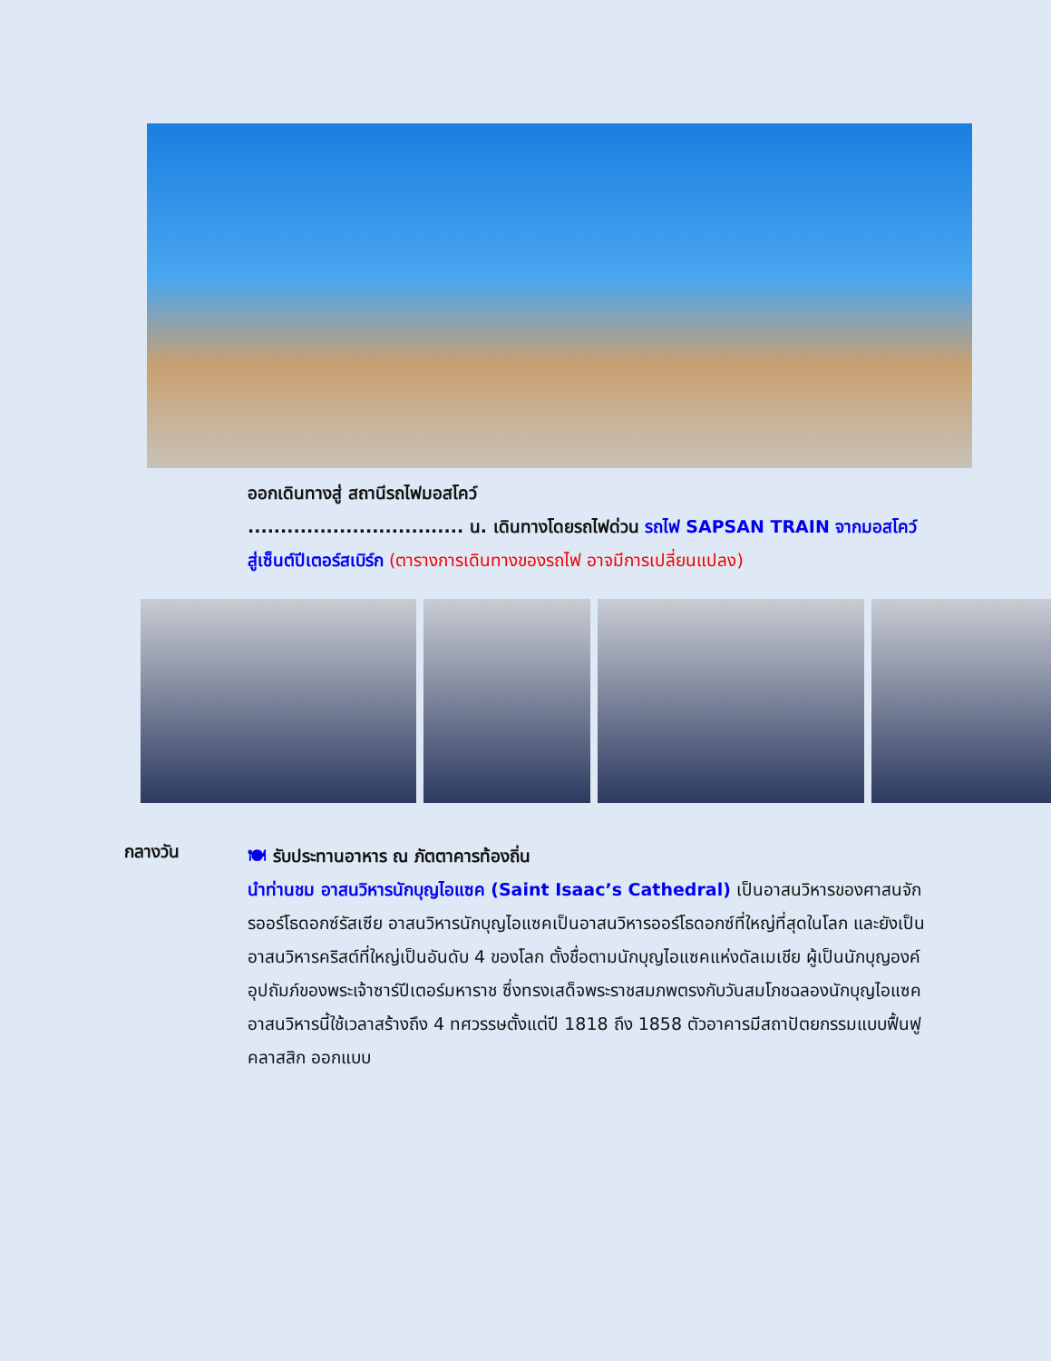ออกเดินทางสู่ สถานีรถไฟมอสโคว์
................................. น. เดินทางโดยรถไฟด่วน รถไฟ SAPSAN TRAIN จากมอสโคว์ สู่เซ็นต์ปีเตอร์สเบิร์ก (ตารางการเดินทางของรถไฟ อาจมีการเปลี่ยนแปลง)
กลางวัน
🍽 รับประทานอาหาร ณ ภัตตาคารท้องถิ่น
นำท่านชม อาสนวิหารนักบุญไอแซค (Saint Isaac’s Cathedral) เป็นอาสนวิหารของศาสนจักรออร์โธดอกซ์รัสเซีย อาสนวิหารนักบุญไอแซคเป็นอาสนวิหารออร์โธดอกซ์ที่ใหญ่ที่สุดในโลก และยังเป็นอาสนวิหารคริสต์ที่ใหญ่เป็นอันดับ 4 ของโลก ตั้งชื่อตามนักบุญไอแซคแห่งดัลเมเชีย ผู้เป็นนักบุญองค์อุปถัมภ์ของพระเจ้าซาร์ปีเตอร์มหาราช ซึ่งทรงเสด็จพระราชสมภพตรงกับวันสมโภชฉลองนักบุญไอแซค อาสนวิหารนี้ใช้เวลาสร้างถึง 4 ทศวรรษตั้งแต่ปี 1818 ถึง 1858 ตัวอาคารมีสถาปัตยกรรมแบบฟื้นฟูคลาสสิก ออกแบบ